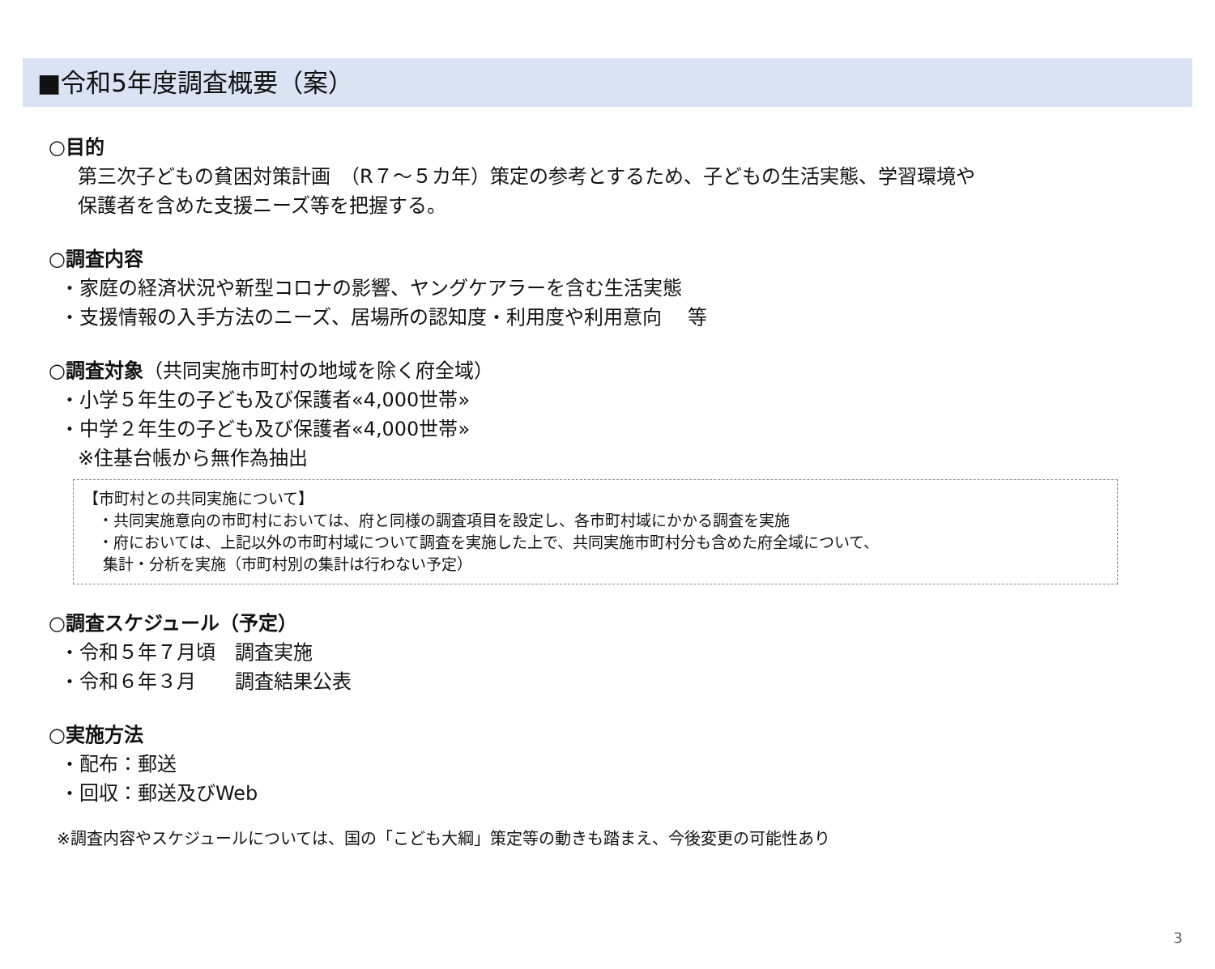■令和5年度調査概要（案）
○目的
第三次子どもの貧困対策計画　（R７～５カ年）策定の参考とするため、子どもの生活実態、学習環境や
保護者を含めた支援ニーズ等を把握する。
○調査内容
・家庭の経済状況や新型コロナの影響、ヤングケアラーを含む生活実態
・支援情報の入手方法のニーズ、居場所の認知度・利用度や利用意向　 等
○調査対象（共同実施市町村の地域を除く府全域）
・小学５年生の子ども及び保護者«4,000世帯»
・中学２年生の子ども及び保護者«4,000世帯»
※住基台帳から無作為抽出
【市町村との共同実施について】
・共同実施意向の市町村においては、府と同様の調査項目を設定し、各市町村域にかかる調査を実施
・府においては、上記以外の市町村域について調査を実施した上で、共同実施市町村分も含めた府全域について、
集計・分析を実施（市町村別の集計は行わない予定）
○調査スケジュール（予定）
・令和５年７月頃　調査実施
・令和６年３月　　調査結果公表
○実施方法
・配布：郵送
・回収：郵送及びWeb
※調査内容やスケジュールについては、国の「こども大綱」策定等の動きも踏まえ、今後変更の可能性あり
3